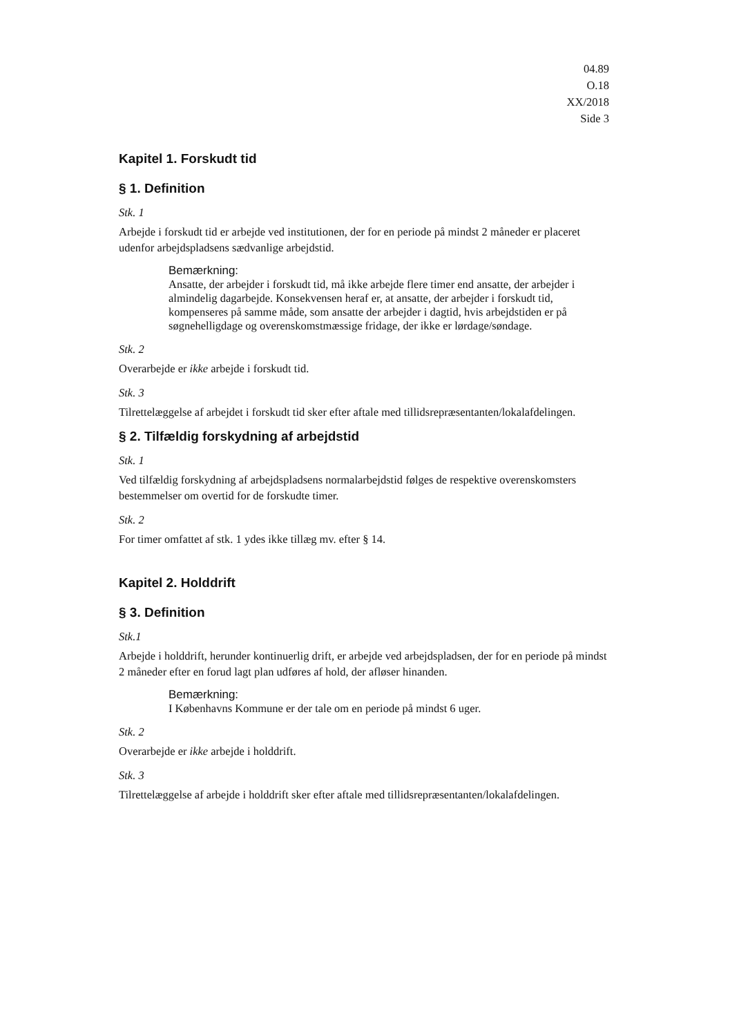04.89
O.18
XX/2018
Side 3
Kapitel 1. Forskudt tid
§ 1. Definition
Stk. 1
Arbejde i forskudt tid er arbejde ved institutionen, der for en periode på mindst 2 måneder er placeret udenfor arbejdspladsens sædvanlige arbejdstid.
Bemærkning:
Ansatte, der arbejder i forskudt tid, må ikke arbejde flere timer end ansatte, der arbejder i almindelig dagarbejde. Konsekvensen heraf er, at ansatte, der arbejder i forskudt tid, kompenseres på samme måde, som ansatte der arbejder i dagtid, hvis arbejdstiden er på søgnehelligdage og overenskomstmæssige fridage, der ikke er lørdage/søndage.
Stk. 2
Overarbejde er ikke arbejde i forskudt tid.
Stk. 3
Tilrettelæggelse af arbejdet i forskudt tid sker efter aftale med tillidsrepræsentanten/lokalafdelingen.
§ 2. Tilfældig forskydning af arbejdstid
Stk. 1
Ved tilfældig forskydning af arbejdspladsens normalarbejdstid følges de respektive overenskomsters bestemmelser om overtid for de forskudte timer.
Stk. 2
For timer omfattet af stk. 1 ydes ikke tillæg mv. efter § 14.
Kapitel 2. Holddrift
§ 3. Definition
Stk.1
Arbejde i holddrift, herunder kontinuerlig drift, er arbejde ved arbejdspladsen, der for en periode på mindst 2 måneder efter en forud lagt plan udføres af hold, der afløser hinanden.
Bemærkning:
I Københavns Kommune er der tale om en periode på mindst 6 uger.
Stk. 2
Overarbejde er ikke arbejde i holddrift.
Stk. 3
Tilrettelæggelse af arbejde i holddrift sker efter aftale med tillidsrepræsentanten/lokalafdelingen.